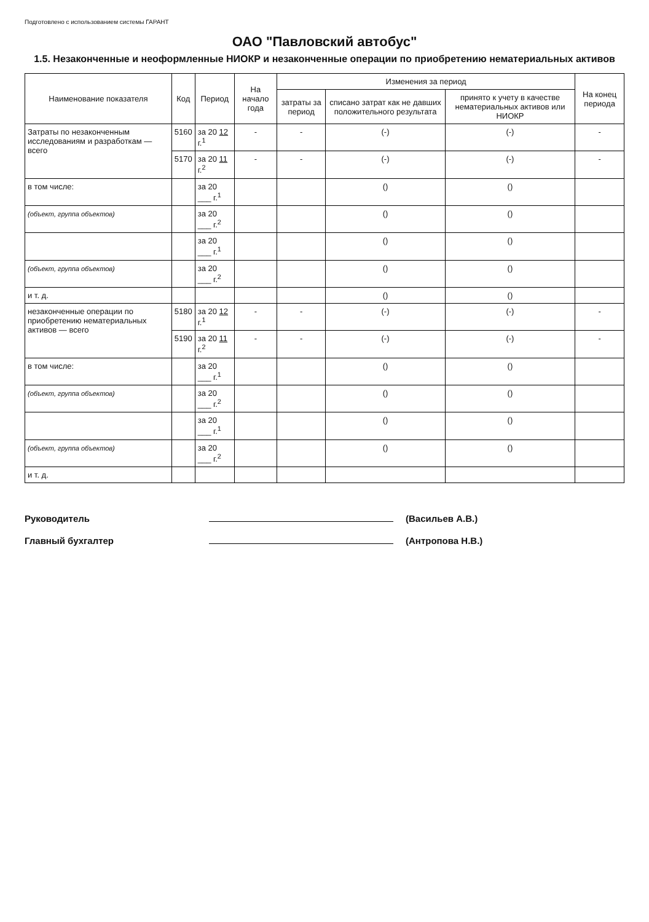Подготовлено с использованием системы ГАРАНТ
ОАО "Павловский автобус"
1.5. Незаконченные и неоформленные НИОКР и незаконченные операции по приобретению нематериальных активов
| Наименование показателя | Код | Период | На начало года | Изменения за период | | | На конец периода |
| --- | --- | --- | --- | --- | --- | --- | --- |
| | | | | затраты за период | списано затрат как не давших положительного результата | принято к учету в качестве нематериальных активов или НИОКР | |
| Затраты по незаконченным исследованиям и разработкам — всего | 5160 | за 20 12 г.<sup>1</sup> | - | - | (-) | (-) | - |
| | 5170 | за 20 11 г.<sup>2</sup> | - | - | (-) | (-) | - |
| в том числе: | | за 20 ___ г.<sup>1</sup> | | | () | () | |
| (объект, группа объектов) | | за 20 ___ г.<sup>2</sup> | | | () | () | |
| | | за 20 ___ г.<sup>1</sup> | | | () | () | |
| (объект, группа объектов) | | за 20 ___ г.<sup>2</sup> | | | () | () | |
| и т. д. | | | | | () | () | |
| незаконченные операции по приобретению нематериальных активов — всего | 5180 | за 20 12 г.<sup>1</sup> | - | - | (-) | (-) | - |
| | 5190 | за 20 11 г.<sup>2</sup> | - | - | (-) | (-) | - |
| в том числе: | | за 20 ___ г.<sup>1</sup> | | | () | () | |
| (объект, группа объектов) | | за 20 ___ г.<sup>2</sup> | | | () | () | |
| | | за 20 ___ г.<sup>1</sup> | | | () | () | |
| (объект, группа объектов) | | за 20 ___ г.<sup>2</sup> | | | () | () | |
| и т. д. | | | | | | | |
Руководитель (Васильев А.В.)
Главный бухгалтер (Антропова Н.В.)